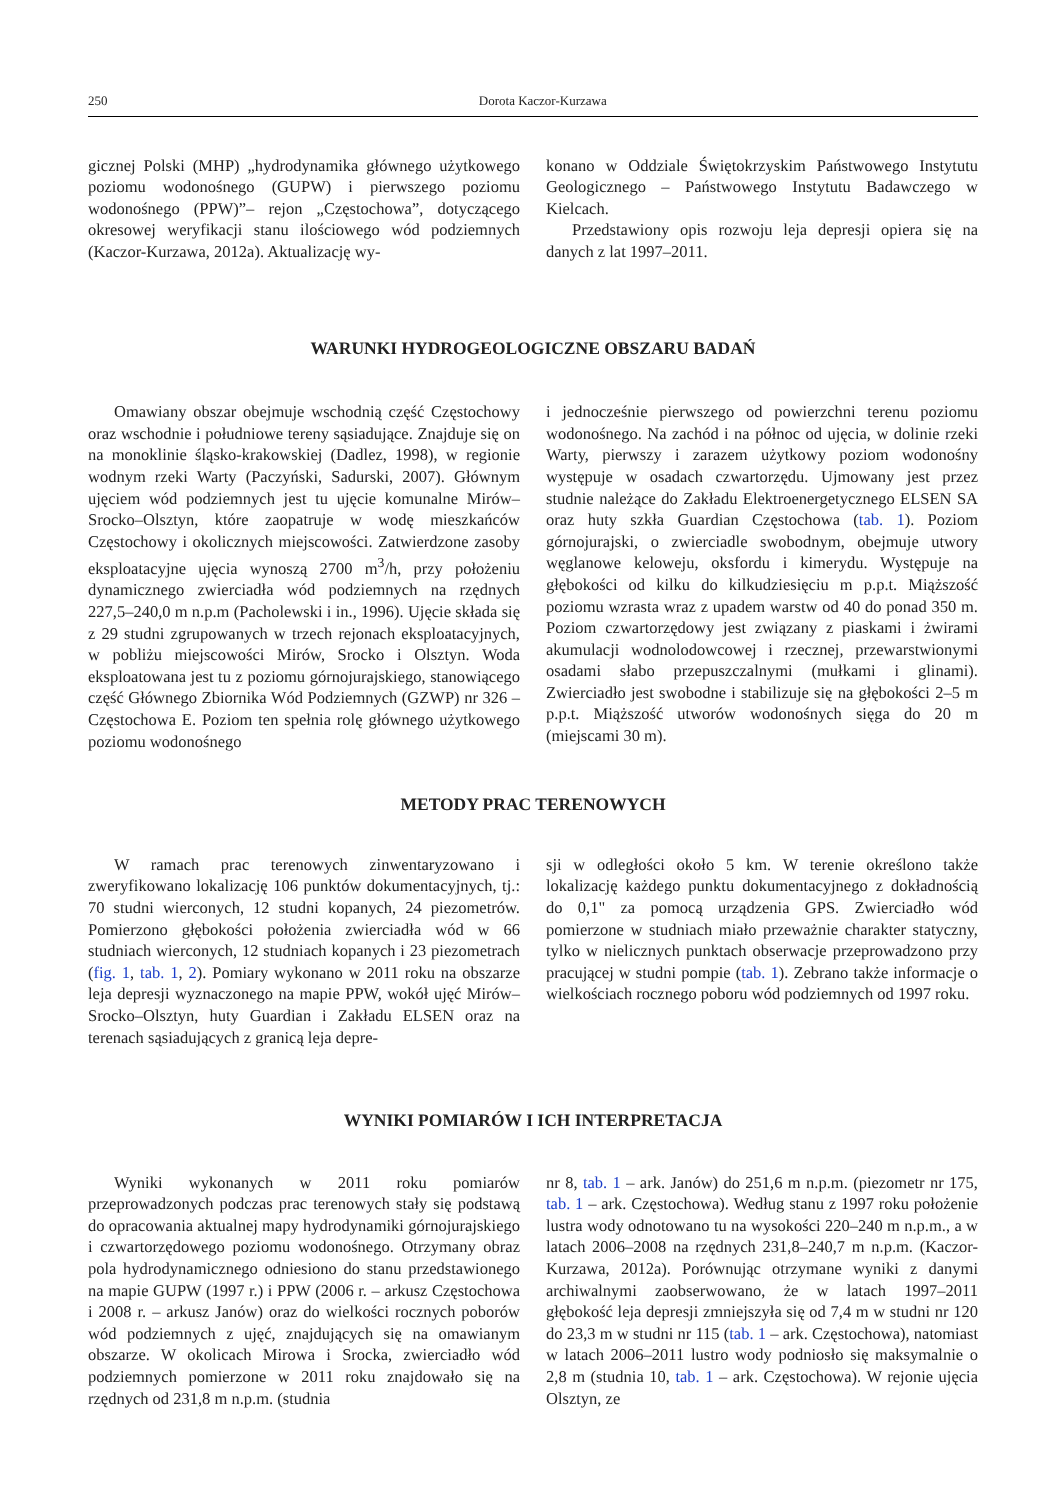250 Dorota Kaczor-Kurzawa
gicznej Polski (MHP) „hydrodynamika głównego użytkowego poziomu wodonośnego (GUPW) i pierwszego poziomu wodonośnego (PPW)”– rejon „Częstochowa”, dotyczącego okresowej weryfikacji stanu ilościowego wód podziemnych (Kaczor-Kurzawa, 2012a). Aktualizację wy-
konano w Oddziale Świętokrzyskim Państwowego Instytutu Geologicznego – Państwowego Instytutu Badawczego w Kielcach.
Przedstawiony opis rozwoju leja depresji opiera się na danych z lat 1997–2011.
WARUNKI HYDROGEOLOGICZNE OBSZARU BADAŃ
Omawiany obszar obejmuje wschodnią część Częstochowy oraz wschodnie i południowe tereny sąsiadujące. Znajduje się on na monoklinie śląsko-krakowskiej (Dadlez, 1998), w regionie wodnym rzeki Warty (Paczyński, Sadurski, 2007). Głównym ujęciem wód podziemnych jest tu ujęcie komunalne Mirów–Srocko–Olsztyn, które zaopatruje w wodę mieszkańców Częstochowy i okolicznych miejscowości. Zatwierdzone zasoby eksploatacyjne ujęcia wynoszą 2700 m<sup>3</sup>/h, przy położeniu dynamicznego zwierciadła wód podziemnych na rzędnych 227,5–240,0 m n.p.m (Pacholewski i in., 1996). Ujęcie składa się z 29 studni zgrupowanych w trzech rejonach eksploatacyjnych, w pobliżu miejscowości Mirów, Srocko i Olsztyn. Woda eksploatowana jest tu z poziomu górnojurajskiego, stanowiącego część Głównego Zbiornika Wód Podziemnych (GZWP) nr 326 – Częstochowa E. Poziom ten spełnia rolę głównego użytkowego poziomu wodonośnego
i jednocześnie pierwszego od powierzchni terenu poziomu wodonośnego. Na zachód i na północ od ujęcia, w dolinie rzeki Warty, pierwszy i zarazem użytkowy poziom wodonośny występuje w osadach czwartorzędu. Ujmowany jest przez studnie należące do Zakładu Elektroenergetycznego ELSEN SA oraz huty szkła Guardian Częstochowa (tab. 1). Poziom górnojurajski, o zwierciadle swobodnym, obejmuje utwory węglanowe keloweju, oksfordu i kimerydu. Występuje na głębokości od kilku do kilkudziesięciu m p.p.t. Miąższość poziomu wzrasta wraz z upadem warstw od 40 do ponad 350 m. Poziom czwartorzędowy jest związany z piaskami i żwirami akumulacji wodnolodowcowej i rzecznej, przewarstwionymi osadami słabo przepuszczalnymi (mułkami i glinami). Zwierciadło jest swobodne i stabilizuje się na głębokości 2–5 m p.p.t. Miąższość utworów wodonośnych sięga do 20 m (miejscami 30 m).
METODY PRAC TERENOWYCH
W ramach prac terenowych zinwentaryzowano i zweryfikowano lokalizację 106 punktów dokumentacyjnych, tj.: 70 studni wierconych, 12 studni kopanych, 24 piezometrów. Pomierzono głębokości położenia zwierciadła wód w 66 studniach wierconych, 12 studniach kopanych i 23 piezometrach (fig. 1, tab. 1, 2). Pomiary wykonano w 2011 roku na obszarze leja depresji wyznaczonego na mapie PPW, wokół ujęć Mirów–Srocko–Olsztyn, huty Guardian i Zakładu ELSEN oraz na terenach sąsiadujących z granicą leja depre-
sji w odległości około 5 km. W terenie określono także lokalizację każdego punktu dokumentacyjnego z dokładnością do 0,1" za pomocą urządzenia GPS. Zwierciadło wód pomierzone w studniach miało przeważnie charakter statyczny, tylko w nielicznych punktach obserwacje przeprowadzono przy pracującej w studni pompie (tab. 1). Zebrano także informacje o wielkościach rocznego poboru wód podziemnych od 1997 roku.
WYNIKI POMIARÓW I ICH INTERPRETACJA
Wyniki wykonanych w 2011 roku pomiarów przeprowadzonych podczas prac terenowych stały się podstawą do opracowania aktualnej mapy hydrodynamiki górnojurajskiego i czwartorzędowego poziomu wodonośnego. Otrzymany obraz pola hydrodynamicznego odniesiono do stanu przedstawionego na mapie GUPW (1997 r.) i PPW (2006 r. – arkusz Częstochowa i 2008 r. – arkusz Janów) oraz do wielkości rocznych poborów wód podziemnych z ujęć, znajdujących się na omawianym obszarze. W okolicach Mirowa i Srocka, zwierciadło wód podziemnych pomierzone w 2011 roku znajdowało się na rzędnych od 231,8 m n.p.m. (studnia
nr 8, tab. 1 – ark. Janów) do 251,6 m n.p.m. (piezometr nr 175, tab. 1 – ark. Częstochowa). Według stanu z 1997 roku położenie lustra wody odnotowano tu na wysokości 220–240 m n.p.m., a w latach 2006–2008 na rzędnych 231,8–240,7 m n.p.m. (Kaczor-Kurzawa, 2012a). Porównując otrzymane wyniki z danymi archiwalnymi zaobserwowano, że w latach 1997–2011 głębokość leja depresji zmniejszyła się od 7,4 m w studni nr 120 do 23,3 m w studni nr 115 (tab. 1 – ark. Częstochowa), natomiast w latach 2006–2011 lustro wody podniosło się maksymalnie o 2,8 m (studnia 10, tab. 1 – ark. Częstochowa). W rejonie ujęcia Olsztyn, ze